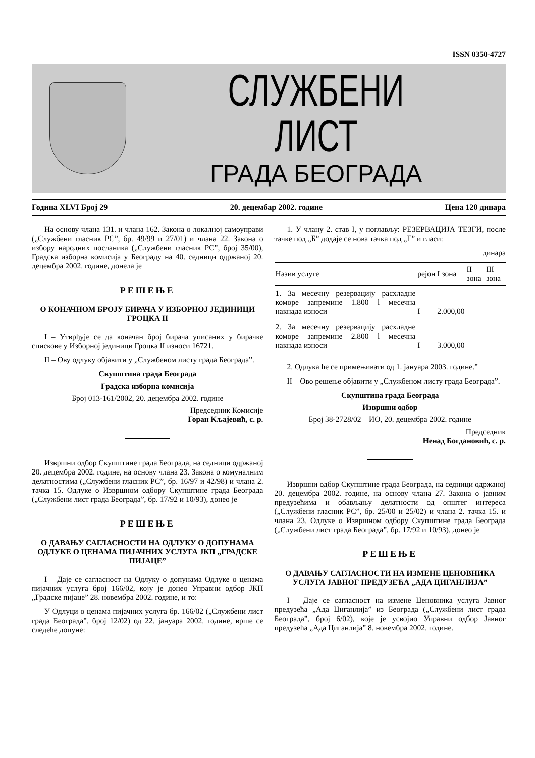ISSN 0350-4727
СЛУЖБЕНИ ЛИСТ
ГРАДА БЕОГРАДА
Година XLVI Број 29 20. децембар 2002. године Цена 120 динара
На основу члана 131. и члана 162. Закона о локалној самоуправи („Службени гласник РС”, бр. 49/99 и 27/01) и члана 22. Закона о избору народних посланика („Службени гласник РС”, број 35/00), Градска изборна комисија у Београду на 40. седници одржаној 20. децембра 2002. године, донела је
РЕШЕЊЕ
О КОНАЧНОМ БРОЈУ БИРАЧА У ИЗБОРНОЈ ЈЕДИНИЦИ ГРОЦКА II
I – Утврђује се да коначан број бирача уписаних у бирачке спискове у Изборној јединици Гроцка II износи 16721.
II – Ову одлуку објавити у „Службеном листу града Београда”.
Скупштина града Београда
Градска изборна комисија
Број 013-161/2002, 20. децембра 2002. године
Председник Комисије
Горан Кљајевић, с. р.
Извршни одбор Скупштине града Београда, на седници одржаној 20. децембра 2002. године, на основу члана 23. Закона о комуналним делатностима („Службени гласник РС”, бр. 16/97 и 42/98) и члана 2. тачка 15. Одлуке о Извршном одбору Скупштине града Београда („Службени лист града Београда”, бр. 17/92 и 10/93), донео је
РЕШЕЊЕ
О ДАВАЊУ САГЛАСНОСТИ НА ОДЛУКУ О ДОПУНАМА ОДЛУКЕ О ЦЕНАМА ПИЈАЧНИХ УСЛУГА ЈКП „ГРАДСКЕ ПИЈАЦЕ”
I – Даје се сагласност на Одлуку о допунама Одлуке о ценама пијачних услуга број 166/02, коју је донео Управни одбор ЈКП „Градске пијаце” 28. новембра 2002. године, и то:
У Одлуци о ценама пијачних услуга бр. 166/02 („Службени лист града Београда”, број 12/02) од 22. јануара 2002. године, врше се следеће допуне:
1. У члану 2. став I, у поглављу: РЕЗЕРВАЦИЈА ТЕЗГИ, после тачке под „Б” додаје се нова тачка под „Г” и гласи:
динара
| Назив услуге | рејон | I зона | II зона | III зона |
| --- | --- | --- | --- | --- |
| 1. За месечну резервацију расхладне коморе запремине 1.800 l месечна накнада износи | I | 2.000,00 | – | – |
| 2. За месечну резервацију расхладне коморе запремине 2.800 l месечна накнада износи | I | 3.000,00 | – | – |
2. Одлука ће се примењивати од 1. јануара 2003. године.”
II – Ово решење објавити у „Службеном листу града Београда”.
Скупштина града Београда
Извршни одбор
Број 38-2728/02 – ИО, 20. децембра 2002. године
Председник
Ненад Богдановић, с. р.
Извршни одбор Скупштине града Београда, на седници одржаној 20. децембра 2002. године, на основу члана 27. Закона о јавним предузећима и обављању делатности од општег интереса („Службени гласник РС”, бр. 25/00 и 25/02) и члана 2. тачка 15. и члана 23. Одлуке о Извршном одбору Скупштине града Београда („Службени лист града Београда”, бр. 17/92 и 10/93), донео је
РЕШЕЊЕ
О ДАВАЊУ САГЛАСНОСТИ НА ИЗМЕНЕ ЦЕНОВНИКА УСЛУГА ЈАВНОГ ПРЕДУЗЕЋА „АДА ЦИГАНЛИЈА”
I – Даје се сагласност на измене Ценовника услуга Јавног предузећа „Ада Циганлија” из Београда („Службени лист града Београда”, број 6/02), које је усвојио Управни одбор Јавног предузећа „Ада Циганлија” 8. новембра 2002. године.